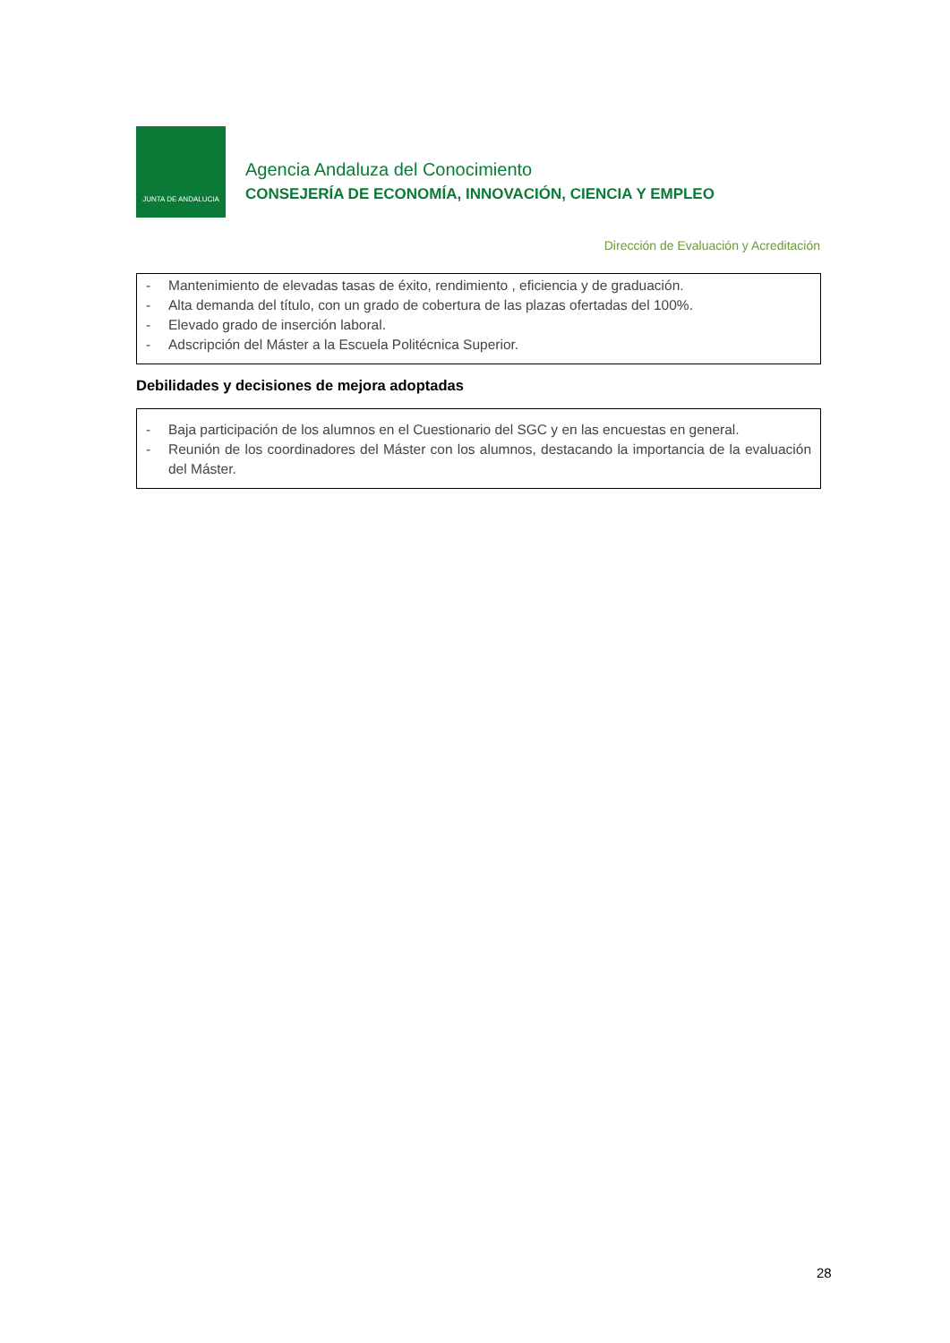JUNTA DE ANDALUCIA
Agencia Andaluza del Conocimiento
CONSEJERÍA DE ECONOMÍA, INNOVACIÓN, CIENCIA Y EMPLEO
Dirección de Evaluación y Acreditación
- Mantenimiento de elevadas tasas de éxito, rendimiento , eficiencia y de graduación.
- Alta demanda del título, con un grado de cobertura de las plazas ofertadas del 100%.
- Elevado grado de inserción laboral.
- Adscripción del Máster a la Escuela Politécnica Superior.
Debilidades y decisiones de mejora adoptadas
- Baja participación de los alumnos en el Cuestionario del SGC y en las encuestas en general.
- Reunión de los coordinadores del Máster con los alumnos, destacando la importancia de la evaluación del Máster.
28